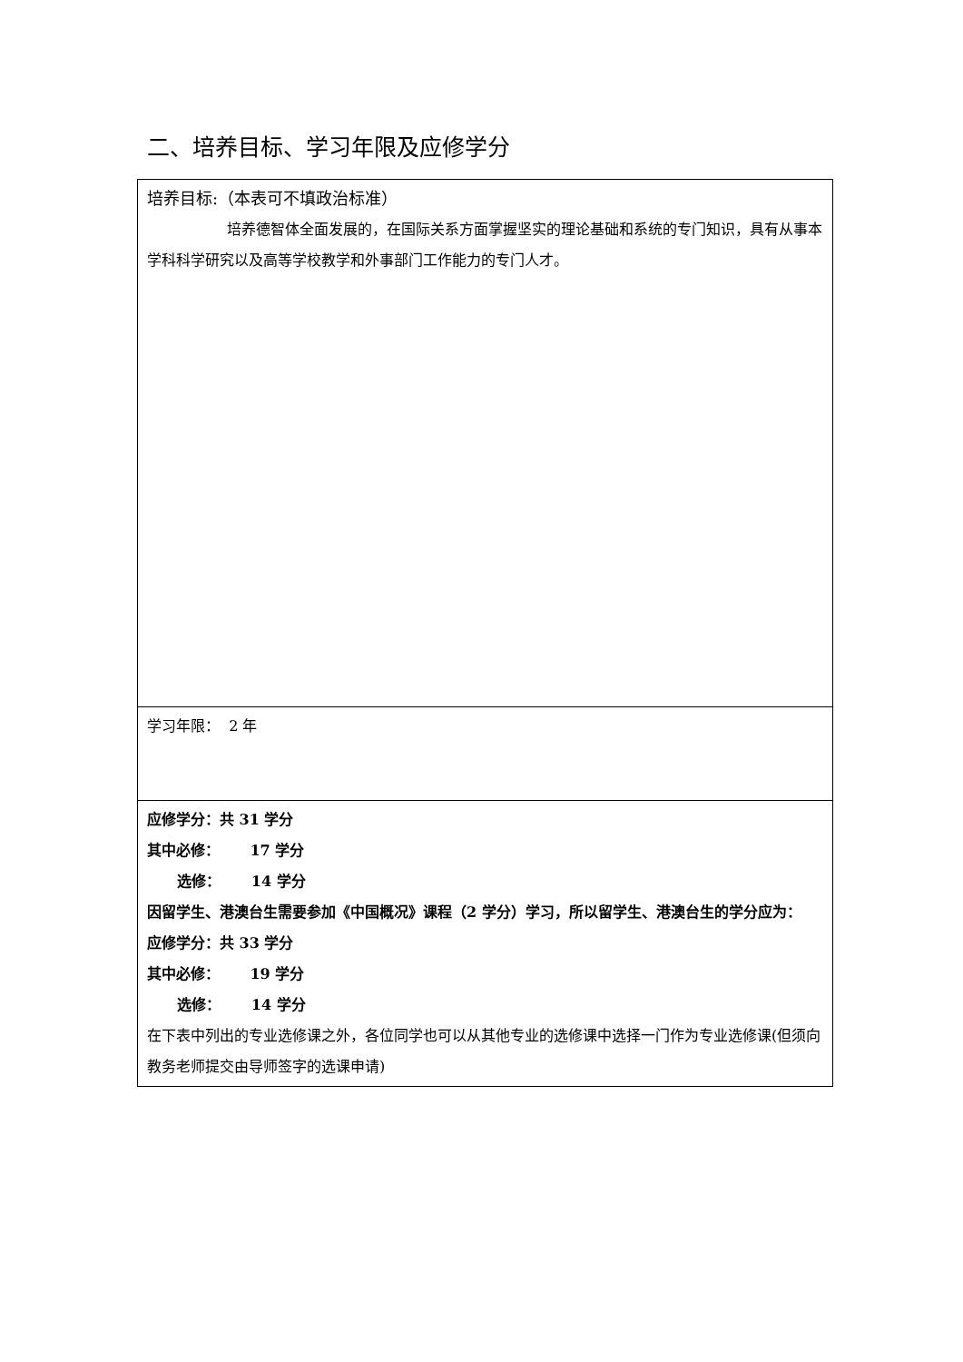二、培养目标、学习年限及应修学分
| 培养目标:（本表可不填政治标准） 培养德智体全面发展的，在国际关系方面掌握坚实的理论基础和系统的专门知识，具有从事本学科科学研究以及高等学校教学和外事部门工作能力的专门人才。 |
| 学习年限： 2 年 |
| 应修学分：共 31 学分 其中必修： 17 学分 选修： 14 学分 因留学生、港澳台生需要参加《中国概况》课程（2 学分）学习，所以留学生、港澳台生的学分应为： 应修学分：共 33 学分 其中必修： 19 学分 选修： 14 学分 在下表中列出的专业选修课之外，各位同学也可以从其他专业的选修课中选择一门作为专业选修课(但须向教务老师提交由导师签字的选课申请) |